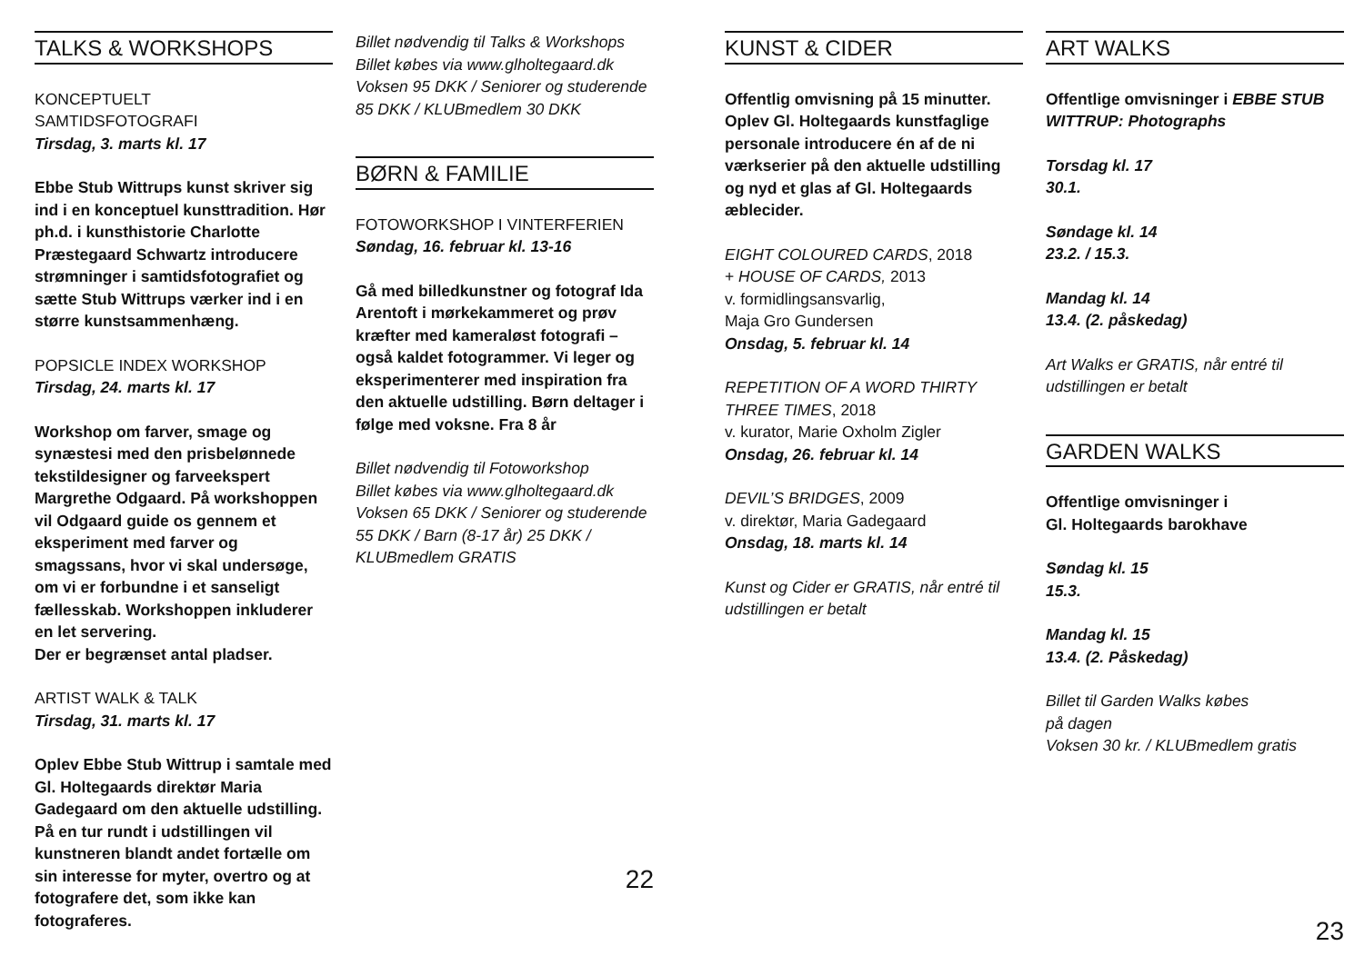TALKS & WORKSHOPS
KONCEPTUELT
SAMTIDSFOTOGRAFI
Tirsdag, 3. marts kl. 17
Ebbe Stub Wittrups kunst skriver sig ind i en konceptuel kunsttradition. Hør ph.d. i kunsthistorie Charlotte Præstegaard Schwartz introducere strømninger i samtidsfotografiet og sætte Stub Wittrups værker ind i en større kunstsammenhæng.
POPSICLE INDEX WORKSHOP
Tirsdag, 24. marts kl. 17
Workshop om farver, smage og synæstesi med den prisbelønnede tekstildesigner og farveekspert Margrethe Odgaard. På workshoppen vil Odgaard guide os gennem et eksperiment med farver og smagssans, hvor vi skal undersøge, om vi er forbundne i et sanseligt fællesskab. Workshoppen inkluderer en let servering.
Der er begrænset antal pladser.
ARTIST WALK & TALK
Tirsdag, 31. marts kl. 17
Oplev Ebbe Stub Wittrup i samtale med Gl. Holtegaards direktør Maria Gadegaard om den aktuelle udstilling. På en tur rundt i udstillingen vil kunstneren blandt andet fortælle om sin interesse for myter, overtro og at fotografere det, som ikke kan fotograferes.
Billet nødvendig til Talks & Workshops
Billet købes via www.glholtegaard.dk
Voksen 95 DKK / Seniorer og studerende 85 DKK / KLUBmedlem 30 DKK
BØRN & FAMILIE
FOTOWORKSHOP I VINTERFERIEN
Søndag, 16. februar kl. 13-16
Gå med billedkunstner og fotograf Ida Arentoft i mørkekammeret og prøv kræfter med kameraløst fotografi – også kaldet fotogrammer. Vi leger og eksperimenterer med inspiration fra den aktuelle udstilling. Børn deltager i følge med voksne. Fra 8 år
Billet nødvendig til Fotoworkshop
Billet købes via www.glholtegaard.dk
Voksen 65 DKK / Seniorer og studerende 55 DKK / Barn (8-17 år) 25 DKK / KLUBmedlem GRATIS
22
KUNST & CIDER
Offentlig omvisning på 15 minutter. Oplev Gl. Holtegaards kunstfaglige personale introducere én af de ni værkserier på den aktuelle udstilling og nyd et glas af Gl. Holtegaards æblecider.
EIGHT COLOURED CARDS, 2018
+ HOUSE OF CARDS, 2013
v. formidlingsansvarlig,
Maja Gro Gundersen
Onsdag, 5. februar kl. 14
REPETITION OF A WORD THIRTY THREE TIMES, 2018
v. kurator, Marie Oxholm Zigler
Onsdag, 26. februar kl. 14
DEVIL’S BRIDGES, 2009
v. direktør, Maria Gadegaard
Onsdag, 18. marts kl. 14
Kunst og Cider er GRATIS, når entré til udstillingen er betalt
ART WALKS
Offentlige omvisninger i EBBE STUB WITTRUP: Photographs
Torsdag kl. 17
30.1.
Søndage kl. 14
23.2. / 15.3.
Mandag kl. 14
13.4. (2. påskedag)
Art Walks er GRATIS, når entré til udstillingen er betalt
GARDEN WALKS
Offentlige omvisninger i
Gl. Holtegaards barokhave
Søndag kl. 15
15.3.
Mandag kl. 15
13.4. (2. Påskedag)
Billet til Garden Walks købes
på dagen
Voksen 30 kr. / KLUBmedlem gratis
23